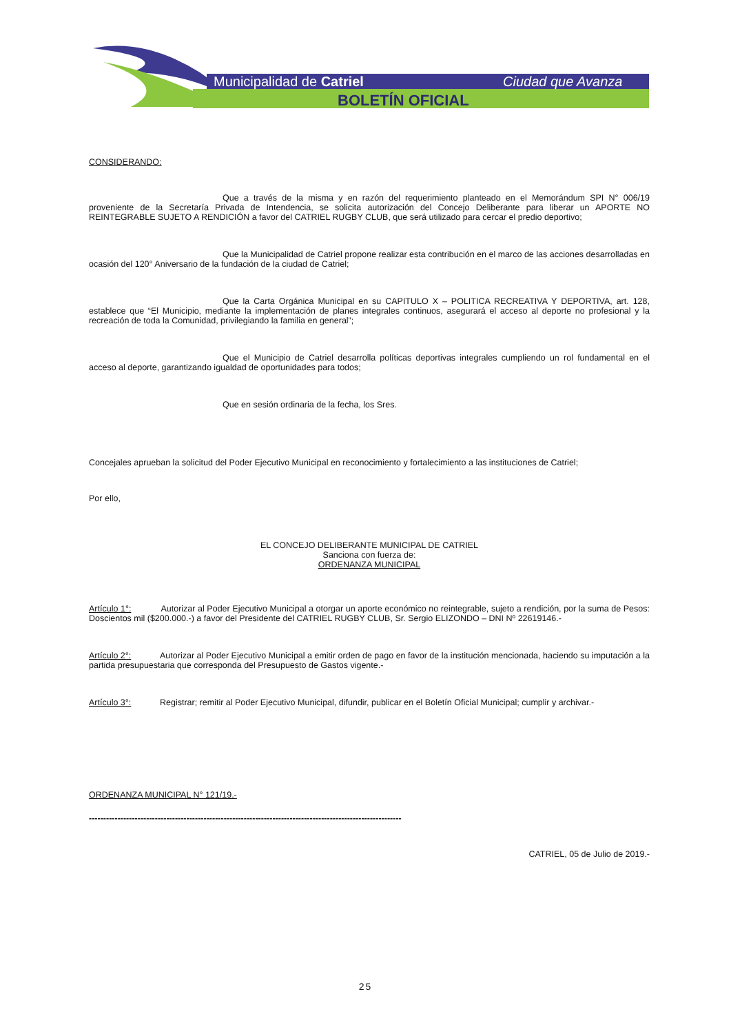Municipalidad de Catriel
Ciudad que Avanza
BOLETÍN OFICIAL
CONSIDERANDO:
Que a través de la misma y en razón del requerimiento planteado en el Memorándum SPI N° 006/19 proveniente de la Secretaría Privada de Intendencia, se solicita autorización del Concejo Deliberante para liberar un APORTE NO REINTEGRABLE SUJETO A RENDICIÓN a favor del CATRIEL RUGBY CLUB, que será utilizado para cercar el predio deportivo;
Que la Municipalidad de Catriel propone realizar esta contribución en el marco de las acciones desarrolladas en ocasión del 120° Aniversario de la fundación de la ciudad de Catriel;
Que la Carta Orgánica Municipal en su CAPITULO X – POLITICA RECREATIVA Y DEPORTIVA, art. 128, establece que “El Municipio, mediante la implementación de planes integrales continuos, asegurará el acceso al deporte no profesional y la recreación de toda la Comunidad, privilegiando la familia en general”;
Que el Municipio de Catriel desarrolla políticas deportivas integrales cumpliendo un rol fundamental en el acceso al deporte, garantizando igualdad de oportunidades para todos;
Que en sesión ordinaria de la fecha, los Sres.
Concejales aprueban la solicitud del Poder Ejecutivo Municipal en reconocimiento y fortalecimiento a las instituciones de Catriel;
Por ello,
EL CONCEJO DELIBERANTE MUNICIPAL DE CATRIEL
Sanciona con fuerza de:
ORDENANZA MUNICIPAL
Artículo 1°: Autorizar al Poder Ejecutivo Municipal a otorgar un aporte económico no reintegrable, sujeto a rendición, por la suma de Pesos: Doscientos mil ($200.000.-) a favor del Presidente del CATRIEL RUGBY CLUB, Sr. Sergio ELIZONDO – DNI Nº 22619146.-
Artículo 2°: Autorizar al Poder Ejecutivo Municipal a emitir orden de pago en favor de la institución mencionada, haciendo su imputación a la partida presupuestaria que corresponda del Presupuesto de Gastos vigente.-
Artículo 3°: Registrar; remitir al Poder Ejecutivo Municipal, difundir, publicar en el Boletín Oficial Municipal; cumplir y archivar.-
ORDENANZA MUNICIPAL N° 121/19.-
-------------------------------------------------------------------------------------------------------------
CATRIEL, 05 de Julio de 2019.-
25